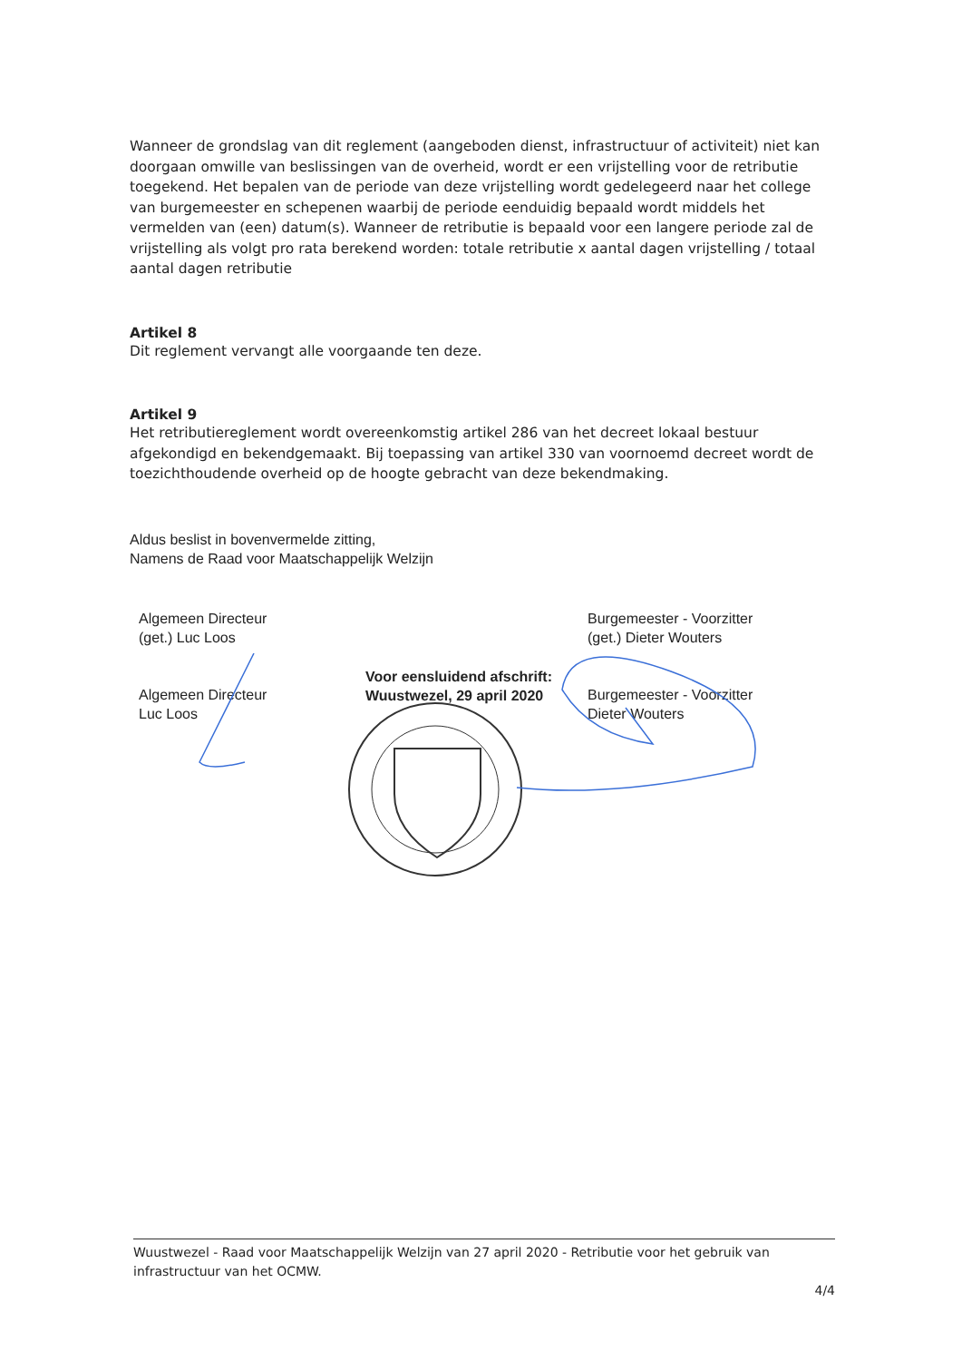Wanneer de grondslag van dit reglement (aangeboden dienst, infrastructuur of activiteit) niet kan doorgaan omwille van beslissingen van de overheid, wordt er een vrijstelling voor de retributie toegekend. Het bepalen van de periode van deze vrijstelling wordt gedelegeerd naar het college van burgemeester en schepenen waarbij de periode eenduidig bepaald wordt middels het vermelden van (een) datum(s). Wanneer de retributie is bepaald voor een langere periode zal de vrijstelling als volgt pro rata berekend worden: totale retributie x aantal dagen vrijstelling / totaal aantal dagen retributie
Artikel 8
Dit reglement vervangt alle voorgaande ten deze.
Artikel 9
Het retributiereglement wordt overeenkomstig artikel 286 van het decreet lokaal bestuur afgekondigd en bekendgemaakt. Bij toepassing van artikel 330 van voornoemd decreet wordt de toezichthoudende overheid op de hoogte gebracht van deze bekendmaking.
Aldus beslist in bovenvermelde zitting,
Namens de Raad voor Maatschappelijk Welzijn
Algemeen Directeur
(get.) Luc Loos
Burgemeester - Voorzitter
(get.) Dieter Wouters
Algemeen Directeur
Luc Loos
Voor eensluidend afschrift:
Wuustwezel, 29 april 2020
Burgemeester - Voorzitter
Dieter Wouters
Wuustwezel - Raad voor Maatschappelijk Welzijn van 27 april 2020 - Retributie voor het gebruik van infrastructuur van het OCMW.
4/4